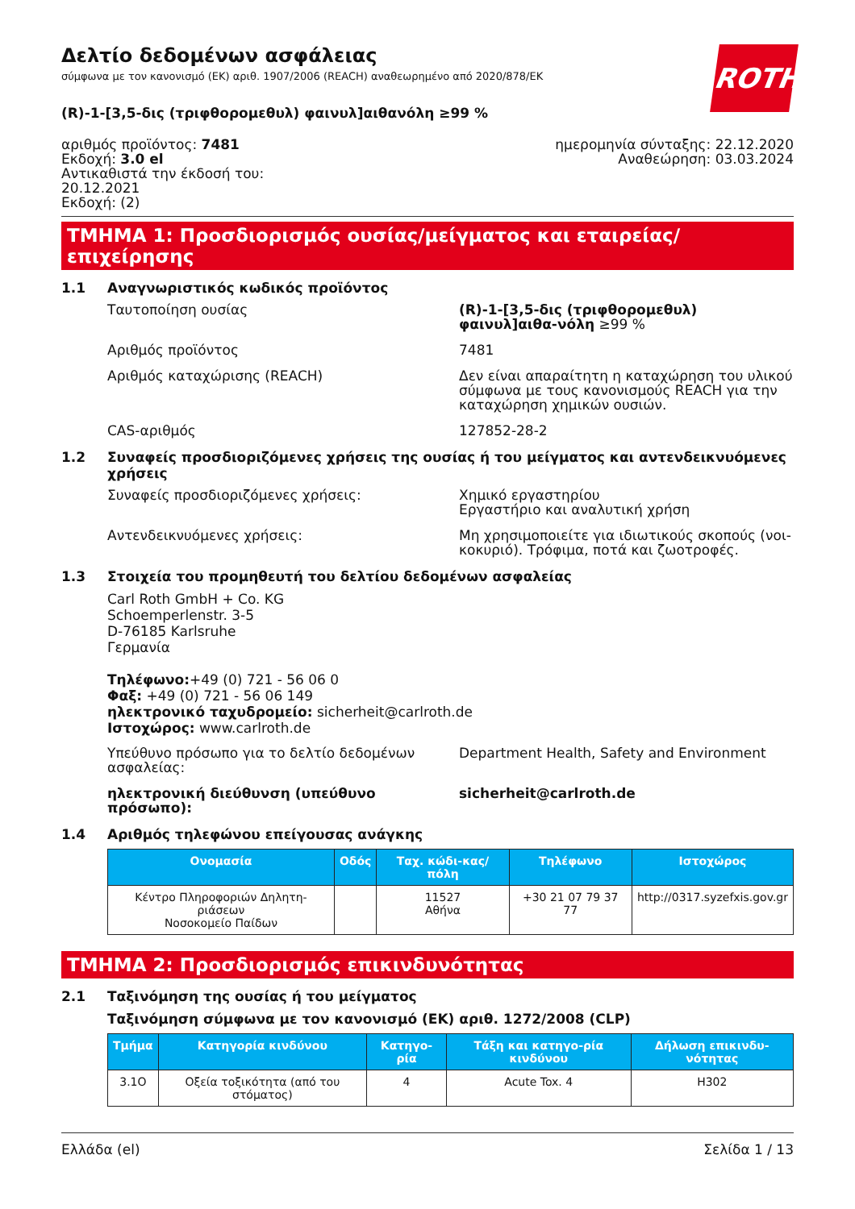ROTH
Δελτίο δεδομένων ασφάλειας
σύμφωνα με τον κανονισμό (ΕΚ) αριθ. 1907/2006 (REACH) αναθεωρημένο από 2020/878/ΕΚ
(R)-1-[3,5-δις (τριφθορομεθυλ) φαινυλ]αιθανόλη ≥99 %
αριθμός προϊόντος: 7481
Εκδοχή: 3.0 el
Αντικαθιστά την έκδοσή του:
20.12.2021
Εκδοχή: (2)
ημερομηνία σύνταξης: 22.12.2020
Αναθεώρηση: 03.03.2024
ΤΜΗΜΑ 1: Προσδιορισμός ουσίας/μείγματος και εταιρείας/επιχείρησης
1.1 Αναγνωριστικός κωδικός προϊόντος
Ταυτοποίηση ουσίας (R)-1-[3,5-δις (τριφθορομεθυλ) φαινυλ]αιθα-νόλη ≥99 %
Αριθμός προϊόντος 7481
Αριθμός καταχώρισης (REACH) Δεν είναι απαραίτητη η καταχώρηση του υλικού σύμφωνα με τους κανονισμούς REACH για την καταχώρηση χημικών ουσιών.
CAS-αριθμός 127852-28-2
1.2 Συναφείς προσδιοριζόμενες χρήσεις της ουσίας ή του μείγματος και αντενδεικνυόμενες χρήσεις
Συναφείς προσδιοριζόμενες χρήσεις: Χημικό εργαστηρίου
Εργαστήριο και αναλυτική χρήση
Αντενδεικνυόμενες χρήσεις: Μη χρησιμοποιείτε για ιδιωτικούς σκοπούς (νοι-κοκυριό). Τρόφιμα, ποτά και ζωοτροφές.
1.3 Στοιχεία του προμηθευτή του δελτίου δεδομένων ασφαλείας
Carl Roth GmbH + Co. KG
Schoemperlenstr. 3-5
D-76185 Karlsruhe
Γερμανία
Τηλέφωνο:+49 (0) 721 - 56 06 0
Φαξ: +49 (0) 721 - 56 06 149
ηλεκτρονικό ταχυδρομείο: sicherheit@carlroth.de
Ιστοχώρος: www.carlroth.de
Υπεύθυνο πρόσωπο για το δελτίο δεδομένων ασφαλείας:
Department Health, Safety and Environment
ηλεκτρονική διεύθυνση (υπεύθυνο πρόσωπο): sicherheit@carlroth.de
1.4 Αριθμός τηλεφώνου επείγουσας ανάγκης
| Ονομασία | Οδός | Ταχ. κώδι-κας/πόλη | Τηλέφωνο | Ιστοχώρος |
| --- | --- | --- | --- | --- |
| Κέντρο Πληροφοριών Δηλητη-ριάσεων Νοσοκομείο Παίδων | | 11527 Αθήνα | +30 21 07 79 37 77 | http://0317.syzefxis.gov.gr |
ΤΜΗΜΑ 2: Προσδιορισμός επικινδυνότητας
2.1 Ταξινόμηση της ουσίας ή του μείγματος
Ταξινόμηση σύμφωνα με τον κανονισμό (ΕΚ) αριθ. 1272/2008 (CLP)
| Τμήμα | Κατηγορία κινδύνου | Κατηγο-ρία | Τάξη και κατηγο-ρία κινδύνου | Δήλωση επικινδυ-νότητας |
| --- | --- | --- | --- | --- |
| 3.1O | Οξεία τοξικότητα (από του στόματος) | 4 | Acute Tox. 4 | H302 |
Ελλάδα (el) Σελίδα 1 / 13